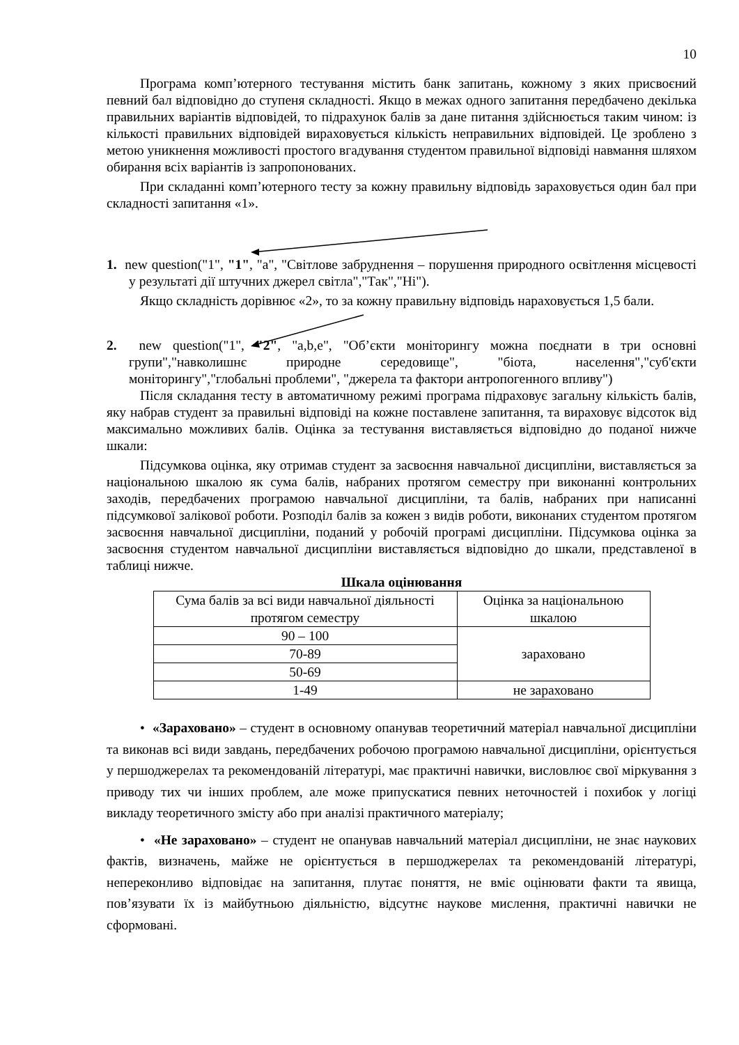10
Програма комп’ютерного тестування містить банк запитань, кожному з яких присвоєний певний бал відповідно до ступеня складності. Якщо в межах одного запитання передбачено декілька правильних варіантів відповідей, то підрахунок балів за дане питання здійснюється таким чином: із кількості правильних відповідей вираховується кількість неправильних відповідей. Це зроблено з метою уникнення можливості простого вгадування студентом правильної відповіді навмання шляхом обирання всіх варіантів із запропонованих.
При складанні комп’ютерного тесту за кожну правильну відповідь зараховується один бал при складності запитання «1».
1. new question("1", "1", "a", "Світлове забруднення – порушення природного освітлення місцевості у результаті дії штучних джерел світла","Так","Ні").
Якщо складність дорівнює «2», то за кожну правильну відповідь нараховується 1,5 бали.
2. new question("1", "2", "a,b,e", "Об’єкти моніторингу можна поєднати в три основні групи","навколишнє природне середовище", "біота, населення","суб'єкти моніторингу","глобальні проблеми", "джерела та фактори антропогенного впливу")
Після складання тесту в автоматичному режимі програма підраховує загальну кількість балів, яку набрав студент за правильні відповіді на кожне поставлене запитання, та вираховує відсоток від максимально можливих балів. Оцінка за тестування виставляється відповідно до поданої нижче шкали:
Підсумкова оцінка, яку отримав студент за засвоєння навчальної дисципліни, виставляється за національною шкалою як сума балів, набраних протягом семестру при виконанні контрольних заходів, передбачених програмою навчальної дисципліни, та балів, набраних при написанні підсумкової залікової роботи. Розподіл балів за кожен з видів роботи, виконаних студентом протягом засвоєння навчальної дисципліни, поданий у робочій програмі дисципліни. Підсумкова оцінка за засвоєння студентом навчальної дисципліни виставляється відповідно до шкали, представленої в таблиці нижче.
Шкала оцінювання
| Сума балів за всі види навчальної діяльності протягом семестру | Оцінка за національною шкалою |
| 90 – 100 | зараховано |
| 70-89 | |
| 50-69 | |
| 1-49 | не зараховано |
• «Зараховано» – студент в основному опанував теоретичний матеріал навчальної дисципліни та виконав всі види завдань, передбачених робочою програмою навчальної дисципліни, орієнтується у першоджерелах та рекомендованій літературі, має практичні навички, висловлює свої міркування з приводу тих чи інших проблем, але може припускатися певних неточностей і похибок у логіці викладу теоретичного змісту або при аналізі практичного матеріалу;
• «Не зараховано» – студент не опанував навчальний матеріал дисципліни, не знає наукових фактів, визначень, майже не орієнтується в першоджерелах та рекомендованій літературі, непереконливо відповідає на запитання, плутає поняття, не вміє оцінювати факти та явища, пов’язувати їх із майбутньою діяльністю, відсутнє наукове мислення, практичні навички не сформовані.